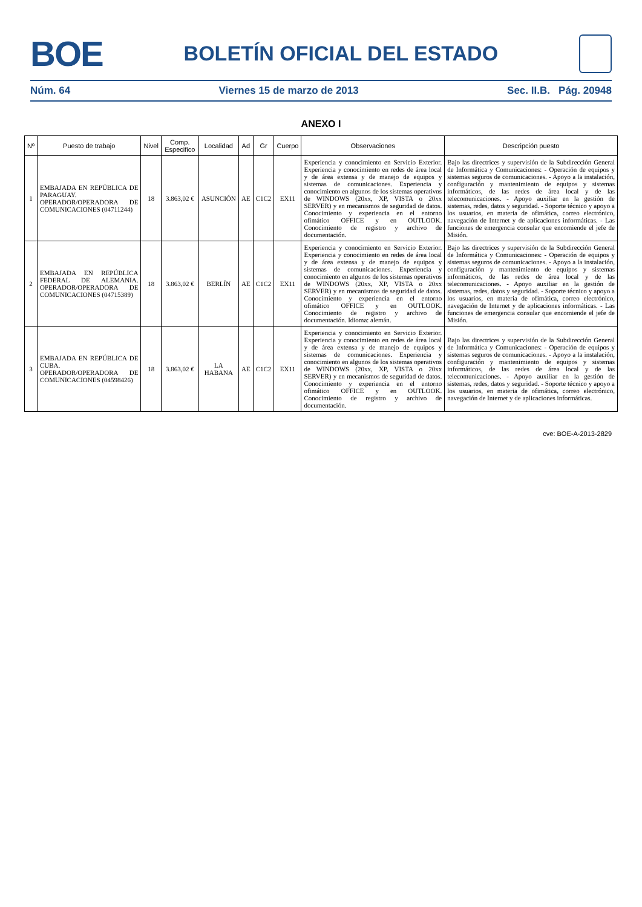BOE
BOLETÍN OFICIAL DEL ESTADO
Núm. 64 Viernes 15 de marzo de 2013 Sec. II.B. Pág. 20948
ANEXO I
| Nº | Puesto de trabajo | Nivel | Comp. Especifico | Localidad | Ad | Gr | Cuerpo | Observaciones | Descripción puesto |
| --- | --- | --- | --- | --- | --- | --- | --- | --- | --- |
| 1 | EMBAJADA EN REPÚBLICA DE PARAGUAY. OPERADOR/OPERADORA DE COMUNICACIONES (04711244) | 18 | 3.863,02 € | ASUNCIÓN | AE | C1C2 | EX11 | Experiencia y conocimiento en Servicio Exterior. Experiencia y conocimiento en redes de área local y de área extensa y de manejo de equipos y sistemas de comunicaciones. Experiencia y conocimiento en algunos de los sistemas operativos de WINDOWS (20xx, XP, VISTA o 20xx SERVER) y en mecanismos de seguridad de datos. Conocimiento y experiencia en el entorno ofimático OFFICE y en OUTLOOK. Conocimiento de registro y archivo de documentación. | Bajo las directrices y supervisión de la Subdirección General de Informática y Comunicaciones: - Operación de equipos y sistemas seguros de comunicaciones. - Apoyo a la instalación, configuración y mantenimiento de equipos y sistemas informáticos, de las redes de área local y de las telecomunicaciones. - Apoyo auxiliar en la gestión de sistemas, redes, datos y seguridad. - Soporte técnico y apoyo a los usuarios, en materia de ofimática, correo electrónico, navegación de Internet y de aplicaciones informáticas. - Las funciones de emergencia consular que encomiende el jefe de Misión. |
| 2 | EMBAJADA EN REPÚBLICA FEDERAL DE ALEMANIA. OPERADOR/OPERADORA DE COMUNICACIONES (04715389) | 18 | 3.863,02 € | BERLÍN | AE | C1C2 | EX11 | Experiencia y conocimiento en Servicio Exterior. Experiencia y conocimiento en redes de área local y de área extensa y de manejo de equipos y sistemas de comunicaciones. Experiencia y conocimiento en algunos de los sistemas operativos de WINDOWS (20xx, XP, VISTA o 20xx SERVER) y en mecanismos de seguridad de datos. Conocimiento y experiencia en el entorno ofimático OFFICE y en OUTLOOK. Conocimiento de registro y archivo de documentación. Idioma: alemán. | Bajo las directrices y supervisión de la Subdirección General de Informática y Comunicaciones: - Operación de equipos y sistemas seguros de comunicaciones. - Apoyo a la instalación, configuración y mantenimiento de equipos y sistemas informáticos, de las redes de área local y de las telecomunicaciones. - Apoyo auxiliar en la gestión de sistemas, redes, datos y seguridad. - Soporte técnico y apoyo a los usuarios, en materia de ofimática, correo electrónico, navegación de Internet y de aplicaciones informáticas. - Las funciones de emergencia consular que encomiende el jefe de Misión. |
| 3 | EMBAJADA EN REPÚBLICA DE CUBA. OPERADOR/OPERADORA DE COMUNICACIONES (04598426) | 18 | 3.863,02 € | LA HABANA | AE | C1C2 | EX11 | Experiencia y conocimiento en Servicio Exterior. Experiencia y conocimiento en redes de área local y de área extensa y de manejo de equipos y sistemas de comunicaciones. Experiencia y conocimiento en algunos de los sistemas operativos de WINDOWS (20xx, XP, VISTA o 20xx SERVER) y en mecanismos de seguridad de datos. Conocimiento y experiencia en el entorno ofimático OFFICE y en OUTLOOK. Conocimiento de registro y archivo de documentación. | Bajo las directrices y supervisión de la Subdirección General de Informática y Comunicaciones: - Operación de equipos y sistemas seguros de comunicaciones. - Apoyo a la instalación, configuración y mantenimiento de equipos y sistemas informáticos, de las redes de área local y de las telecomunicaciones. - Apoyo auxiliar en la gestión de sistemas, redes, datos y seguridad. - Soporte técnico y apoyo a los usuarios, en materia de ofimática, correo electrónico, navegación de Internet y de aplicaciones informáticas. |
cve: BOE-A-2013-2829